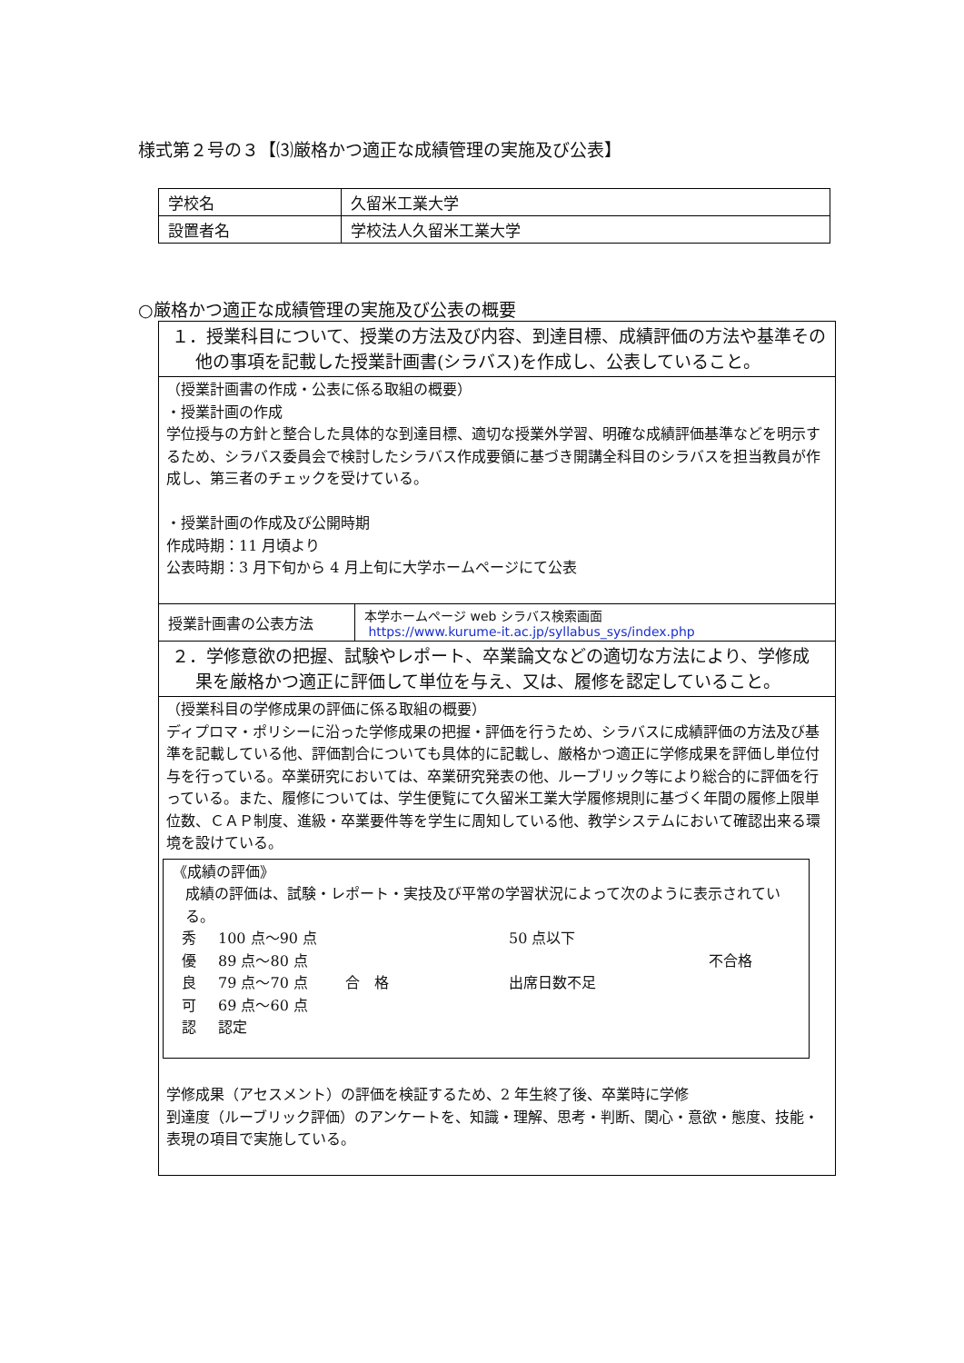様式第２号の３【⑶厳格かつ適正な成績管理の実施及び公表】
| 学校名 | 久留米工業大学 |
| 設置者名 | 学校法人久留米工業大学 |
○厳格かつ適正な成績管理の実施及び公表の概要
| １．授業科目について、授業の方法及び内容、到達目標、成績評価の方法や基準その他の事項を記載した授業計画書(シラバス)を作成し、公表していること。 | |
| （授業計画書の作成・公表に係る取組の概要） ・授業計画の作成 学位授与の方針と整合した具体的な到達目標、適切な授業外学習、明確な成績評価基準などを明示するため、シラバス委員会で検討したシラバス作成要領に基づき開講全科目のシラバスを担当教員が作成し、第三者のチェックを受けている。 ・授業計画の作成及び公開時期 作成時期：11 月頃より 公表時期：3 月下旬から 4 月上旬に大学ホームページにて公表 | |
| 授業計画書の公表方法 | 本学ホームページ web シラバス検索画面 https://www.kurume-it.ac.jp/syllabus_sys/index.php |
| ２．学修意欲の把握、試験やレポート、卒業論文などの適切な方法により、学修成果を厳格かつ適正に評価して単位を与え、又は、履修を認定していること。 | |
| （授業科目の学修成果の評価に係る取組の概要） ディプロマ・ポリシーに沿った学修成果の把握・評価を行うため、シラバスに成績評価の方法及び基準を記載している他、評価割合についても具体的に記載し、厳格かつ適正に学修成果を評価し単位付与を行っている。卒業研究においては、卒業研究発表の他、ルーブリック等により総合的に評価を行っている。また、履修については、学生便覧にて久留米工業大学履修規則に基づく年間の履修上限単位数、ＣＡＰ制度、進級・卒業要件等を学生に周知している他、教学システムにおいて確認出来る環境を設けている。 《成績の評価》 成績の評価は、試験・レポート・実技及び平常の学習状況によって次のように表示されている。 秀 100 点～90 点 50 点以下 優 89 点～80 点 不合格 良 79 点～70 点 合 格 出席日数不足 可 69 点～60 点 認 認定 学修成果（アセスメント）の評価を検証するため、2 年生終了後、卒業時に学修 到達度（ルーブリック評価）のアンケートを、知識・理解、思考・判断、関心・意欲・態度、技能・表現の項目で実施している。 | |